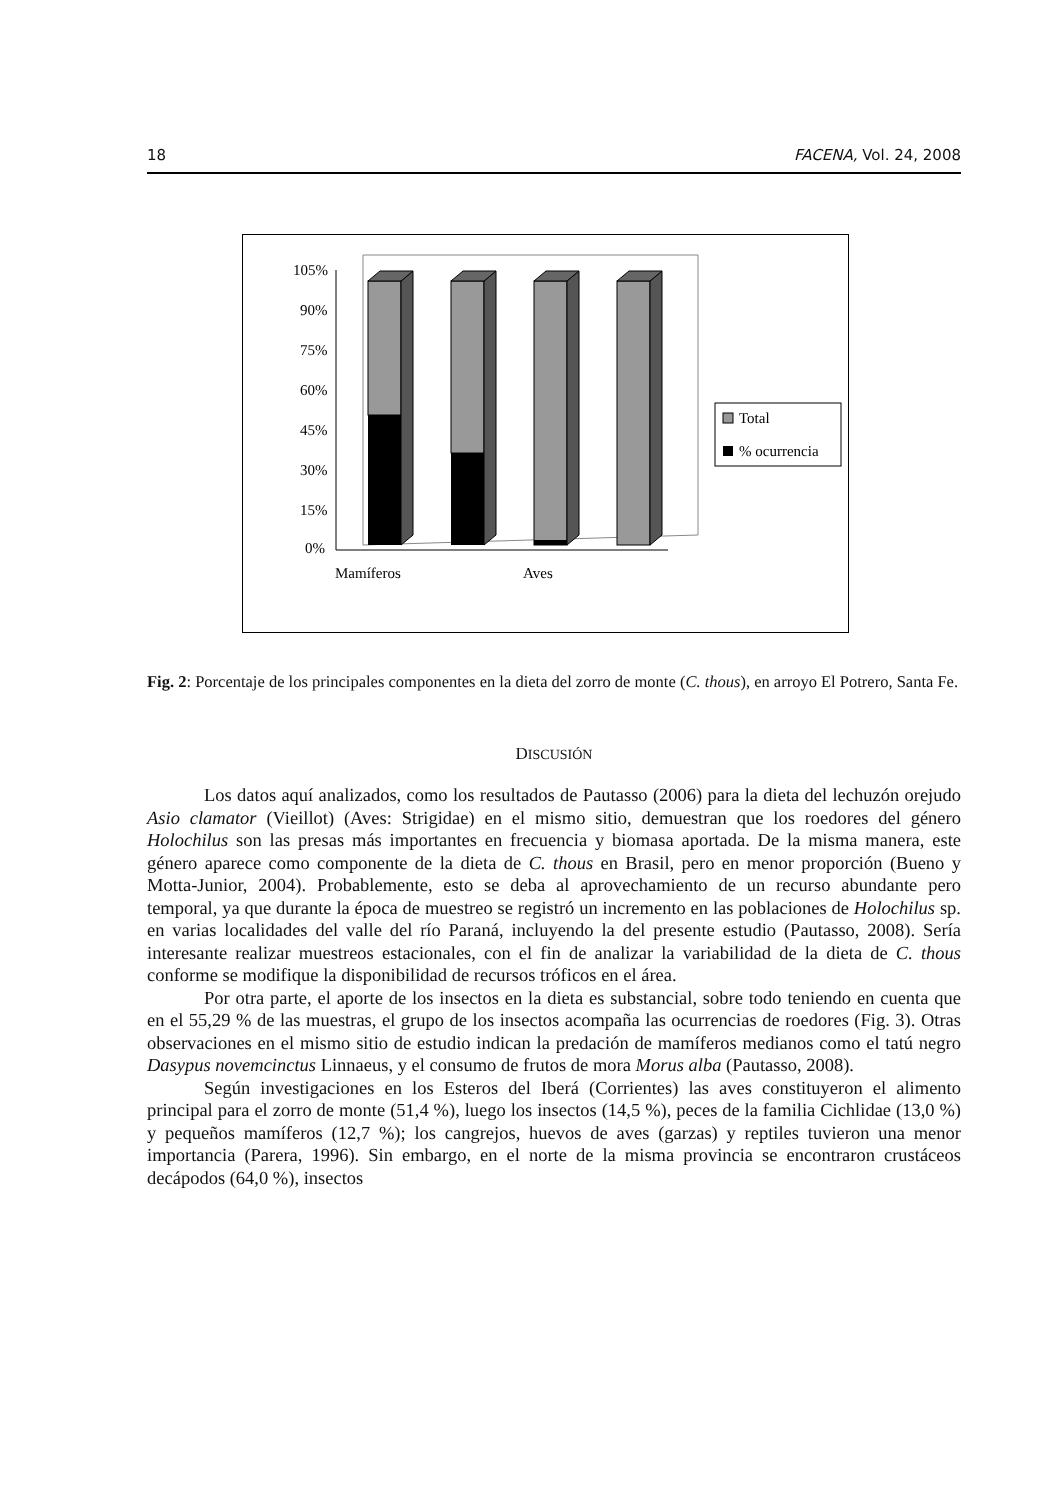18 FACENA, Vol. 24, 2008
105%
90%
75%
60%
45%
30%
15%
0%
Mamíferos
Aves
Total
% ocurrencia
Fig. 2: Porcentaje de los principales componentes en la dieta del zorro de monte (C. thous), en arroyo El Potrero, Santa Fe.
DISCUSIÓN
Los datos aquí analizados, como los resultados de Pautasso (2006) para la dieta del lechuzón orejudo Asio clamator (Vieillot) (Aves: Strigidae) en el mismo sitio, demuestran que los roedores del género Holochilus son las presas más importantes en frecuencia y biomasa aportada. De la misma manera, este género aparece como componente de la dieta de C. thous en Brasil, pero en menor proporción (Bueno y Motta-Junior, 2004). Probablemente, esto se deba al aprovechamiento de un recurso abundante pero temporal, ya que durante la época de muestreo se registró un incremento en las poblaciones de Holochilus sp. en varias localidades del valle del río Paraná, incluyendo la del presente estudio (Pautasso, 2008). Sería interesante realizar muestreos estacionales, con el fin de analizar la variabilidad de la dieta de C. thous conforme se modifique la disponibilidad de recursos tróficos en el área.
Por otra parte, el aporte de los insectos en la dieta es substancial, sobre todo teniendo en cuenta que en el 55,29 % de las muestras, el grupo de los insectos acompaña las ocurrencias de roedores (Fig. 3). Otras observaciones en el mismo sitio de estudio indican la predación de mamíferos medianos como el tatú negro Dasypus novemcinctus Linnaeus, y el consumo de frutos de mora Morus alba (Pautasso, 2008).
Según investigaciones en los Esteros del Iberá (Corrientes) las aves constituyeron el alimento principal para el zorro de monte (51,4 %), luego los insectos (14,5 %), peces de la familia Cichlidae (13,0 %) y pequeños mamíferos (12,7 %); los cangrejos, huevos de aves (garzas) y reptiles tuvieron una menor importancia (Parera, 1996). Sin embargo, en el norte de la misma provincia se encontraron crustáceos decápodos (64,0 %), insectos